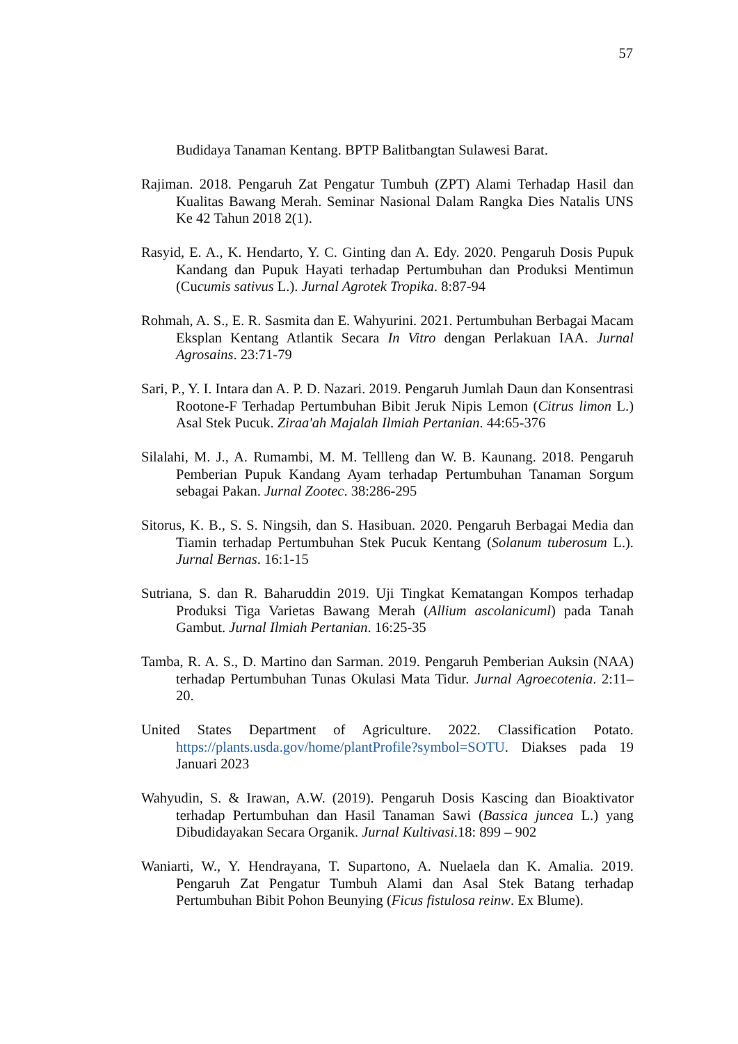57
Budidaya Tanaman Kentang. BPTP Balitbangtan Sulawesi Barat.
Rajiman. 2018. Pengaruh Zat Pengatur Tumbuh (ZPT) Alami Terhadap Hasil dan Kualitas Bawang Merah. Seminar Nasional Dalam Rangka Dies Natalis UNS Ke 42 Tahun 2018 2(1).
Rasyid, E. A., K. Hendarto, Y. C. Ginting dan A. Edy. 2020. Pengaruh Dosis Pupuk Kandang dan Pupuk Hayati terhadap Pertumbuhan dan Produksi Mentimun (Cucumis sativus L.). Jurnal Agrotek Tropika. 8:87-94
Rohmah, A. S., E. R. Sasmita dan E. Wahyurini. 2021. Pertumbuhan Berbagai Macam Eksplan Kentang Atlantik Secara In Vitro dengan Perlakuan IAA. Jurnal Agrosains. 23:71-79
Sari, P., Y. I. Intara dan A. P. D. Nazari. 2019. Pengaruh Jumlah Daun dan Konsentrasi Rootone-F Terhadap Pertumbuhan Bibit Jeruk Nipis Lemon (Citrus limon L.) Asal Stek Pucuk. Ziraa'ah Majalah Ilmiah Pertanian. 44:65-376
Silalahi, M. J., A. Rumambi, M. M. Tellleng dan W. B. Kaunang. 2018. Pengaruh Pemberian Pupuk Kandang Ayam terhadap Pertumbuhan Tanaman Sorgum sebagai Pakan. Jurnal Zootec. 38:286-295
Sitorus, K. B., S. S. Ningsih, dan S. Hasibuan. 2020. Pengaruh Berbagai Media dan Tiamin terhadap Pertumbuhan Stek Pucuk Kentang (Solanum tuberosum L.). Jurnal Bernas. 16:1-15
Sutriana, S. dan R. Baharuddin 2019. Uji Tingkat Kematangan Kompos terhadap Produksi Tiga Varietas Bawang Merah (Allium ascolanicuml) pada Tanah Gambut. Jurnal Ilmiah Pertanian. 16:25-35
Tamba, R. A. S., D. Martino dan Sarman. 2019. Pengaruh Pemberian Auksin (NAA) terhadap Pertumbuhan Tunas Okulasi Mata Tidur. Jurnal Agroecotenia. 2:11–20.
United States Department of Agriculture. 2022. Classification Potato. https://plants.usda.gov/home/plantProfile?symbol=SOTU. Diakses pada 19 Januari 2023
Wahyudin, S. & Irawan, A.W. (2019). Pengaruh Dosis Kascing dan Bioaktivator terhadap Pertumbuhan dan Hasil Tanaman Sawi (Bassica juncea L.) yang Dibudidayakan Secara Organik. Jurnal Kultivasi.18: 899 – 902
Waniarti, W., Y. Hendrayana, T. Supartono, A. Nuelaela dan K. Amalia. 2019. Pengaruh Zat Pengatur Tumbuh Alami dan Asal Stek Batang terhadap Pertumbuhan Bibit Pohon Beunying (Ficus fistulosa reinw. Ex Blume).